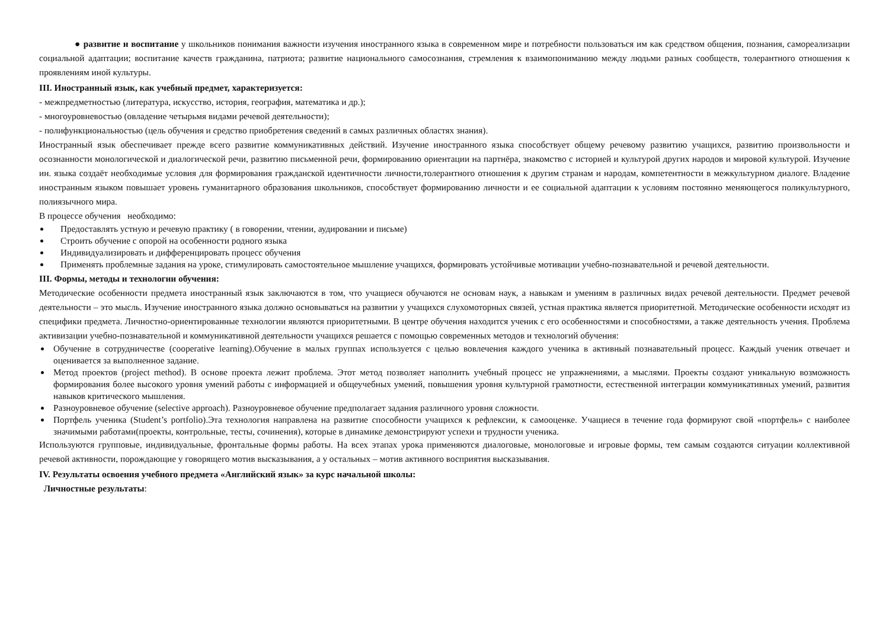● развитие и воспитание у школьников понимания важности изучения иностранного языка в современном мире и потребности пользоваться им как средством общения, познания, самореализации социальной адаптации; воспитание качеств гражданина, патриота; развитие национального самосознания, стремления к взаимопониманию между людьми разных сообществ, толерантного отношения к проявлениям иной культуры.
III. Иностранный язык, как учебный предмет, характеризуется:
- межпредметностью (литература, искусство, история, география, математика и др.);
- многоуровневостью (овладение четырьмя видами речевой деятельности);
- полифункциональностью (цель обучения и средство приобретения сведений в самых различных областях знания).
Иностранный язык обеспечивает прежде всего развитие коммуникативных действий. Изучение иностранного языка способствует общему речевому развитию учащихся, развитию произвольности и осознанности монологической и диалогической речи, развитию письменной речи, формированию ориентации на партнёра, знакомство с историей и культурой других народов и мировой культурой. Изучение ин. языка создаёт необходимые условия для формирования гражданской идентичности личности,толерантного отношения к другим странам и народам, компетентности в межкультурном диалоге. Владение иностранным языком повышает уровень гуманитарного образования школьников, способствует формированию личности и ее социальной адаптации к условиям постоянно меняющегося поликультурного, полиязычного мира.
В процессе обучения необходимо:
Предоставлять устную и речевую практику ( в говорении, чтении, аудировании и письме)
Строить обучение с опорой на особенности родного языка
Индивидуализировать и дифференцировать процесс обучения
Применять проблемные задания на уроке, стимулировать самостоятельное мышление учащихся, формировать устойчивые мотивации учебно-познавательной и речевой деятельности.
III. Формы, методы и технологии обучения:
Методические особенности предмета иностранный язык заключаются в том, что учащиеся обучаются не основам наук, а навыкам и умениям в различных видах речевой деятельности. Предмет речевой деятельности – это мысль. Изучение иностранного языка должно основываться на развитии у учащихся слухомоторных связей, устная практика является приоритетной. Методические особенности исходят из специфики предмета. Личностно-ориентированные технологии являются приоритетными. В центре обучения находится ученик с его особенностями и способностями, а также деятельность учения. Проблема активизации учебно-познавательной и коммуникативной деятельности учащихся решается с помощью современных методов и технологий обучения:
Обучение в сотрудничестве (cooperative learning).Обучение в малых группах используется с целью вовлечения каждого ученика в активный познавательный процесс. Каждый ученик отвечает и оценивается за выполненное задание.
Метод проектов (project method). В основе проекта лежит проблема. Этот метод позволяет наполнить учебный процесс не упражнениями, а мыслями. Проекты создают уникальную возможность формирования более высокого уровня умений работы с информацией и общеучебных умений, повышения уровня культурной грамотности, естественной интеграции коммуникативных умений, развития навыков критического мышления.
Разноуровневое обучение (selective approach). Разноуровневое обучение предполагает задания различного уровня сложности.
Портфель ученика (Student’s portfolio).Эта технология направлена на развитие способности учащихся к рефлексии, к самооценке. Учащиеся в течение года формируют свой «портфель» с наиболее значимыми работами(проекты, контрольные, тесты, сочинения), которые в динамике демонстрируют успехи и трудности ученика.
Используются групповые, индивидуальные, фронтальные формы работы. На всех этапах урока применяются диалоговые, монологовые и игровые формы, тем самым создаются ситуации коллективной речевой активности, порождающие у говорящего мотив высказывания, а у остальных – мотив активного восприятия высказывания.
IV. Результаты освоения учебного предмета «Английский язык» за курс начальной школы:
Личностные результаты: